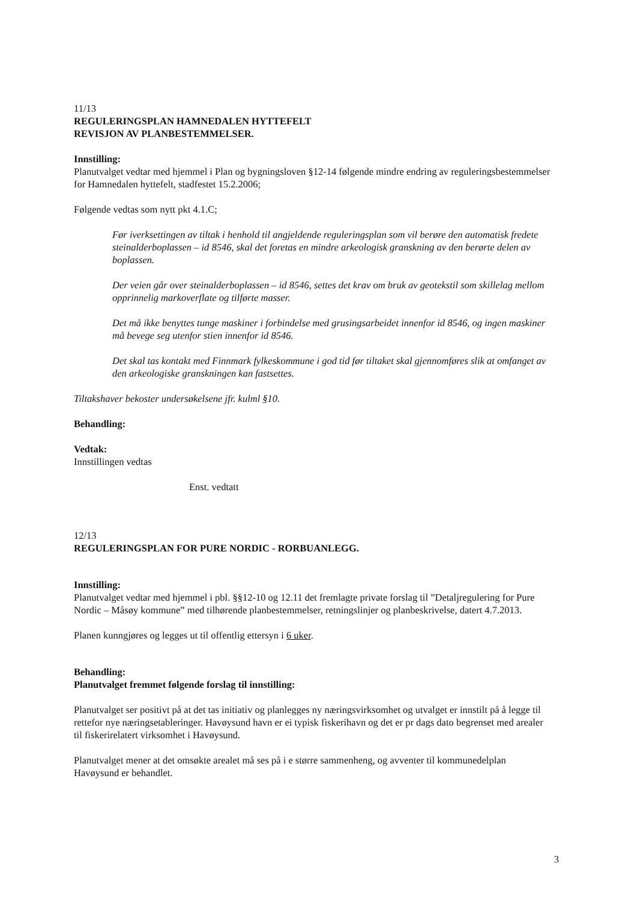11/13
REGULERINGSPLAN HAMNEDALEN HYTTEFELT
REVISJON AV PLANBESTEMMELSER.
Innstilling:
Planutvalget vedtar med hjemmel i Plan og bygningsloven §12-14 følgende mindre endring av reguleringsbestemmelser for Hamnedalen hyttefelt, stadfestet 15.2.2006;
Følgende vedtas som nytt pkt 4.1.C;
Før iverksettingen av tiltak i henhold til angjeldende reguleringsplan som vil berøre den automatisk fredete steinalderboplassen – id 8546, skal det foretas en mindre arkeologisk granskning av den berørte delen av boplassen.
Der veien går over steinalderboplassen – id 8546, settes det krav om bruk av geotekstil som skillelag mellom opprinnelig markoverflate og tilførte masser.
Det må ikke benyttes tunge maskiner i forbindelse med grusingsarbeidet innenfor id 8546, og ingen maskiner må bevege seg utenfor stien innenfor id 8546.
Det skal tas kontakt med Finnmark fylkeskommune i god tid før tiltaket skal gjennomføres slik at omfanget av den arkeologiske granskningen kan fastsettes.
Tiltakshaver bekoster undersøkelsene jfr. kulml §10.
Behandling:
Vedtak:
Innstillingen vedtas
Enst. vedtatt
12/13
REGULERINGSPLAN FOR PURE NORDIC - RORBUANLEGG.
Innstilling:
Planutvalget vedtar med hjemmel i pbl. §§12-10 og 12.11 det fremlagte private forslag til ”Detaljregulering for Pure Nordic – Måsøy kommune” med tilhørende planbestemmelser, retningslinjer og planbeskrivelse, datert 4.7.2013.
Planen kunngjøres og legges ut til offentlig ettersyn i 6 uker.
Behandling:
Planutvalget fremmet følgende forslag til innstilling:
Planutvalget ser positivt på at det tas initiativ og planlegges ny næringsvirksomhet og utvalget er innstilt på å legge til rettefor nye næringsetableringer. Havøysund havn er ei typisk fiskerihavn og det er pr dags dato begrenset med arealer til fiskerirelatert virksomhet i Havøysund.
Planutvalget mener at det omsøkte arealet må ses på i e større sammenheng, og avventer til kommunedelplan Havøysund er behandlet.
3